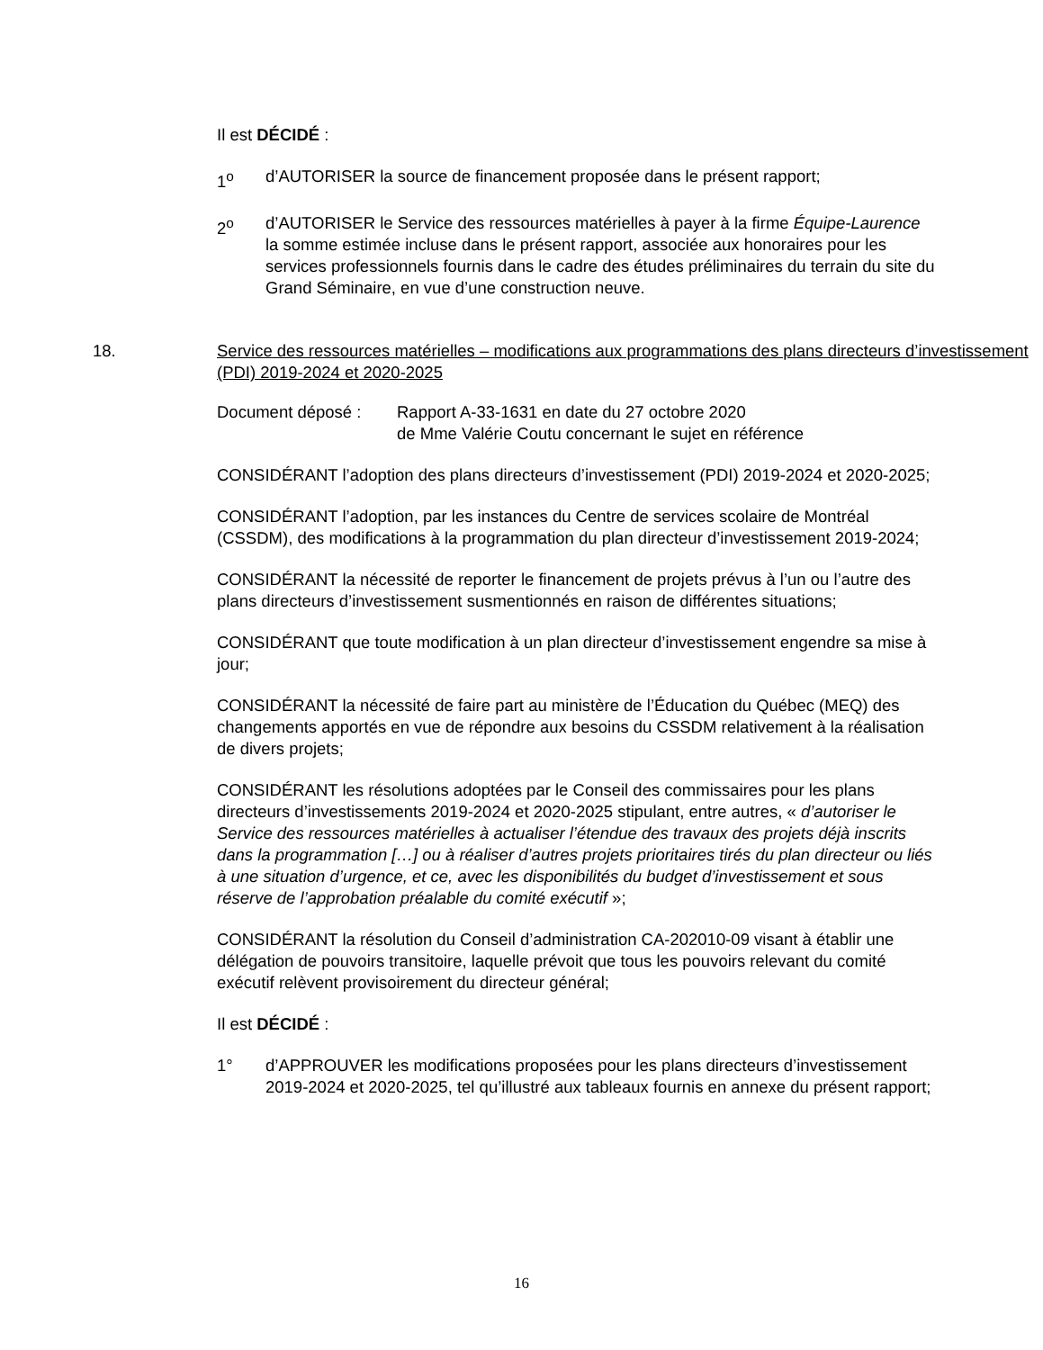Il est DÉCIDÉ :
1<sup>o</sup> d’AUTORISER la source de financement proposée dans le présent rapport;
2<sup>o</sup> d’AUTORISER le Service des ressources matérielles à payer à la firme Équipe-Laurence la somme estimée incluse dans le présent rapport, associée aux honoraires pour les services professionnels fournis dans le cadre des études préliminaires du terrain du site du Grand Séminaire, en vue d’une construction neuve.
18. Service des ressources matérielles – modifications aux programmations des plans directeurs d’investissement (PDI) 2019-2024 et 2020-2025
Document déposé : Rapport A-33-1631 en date du 27 octobre 2020
de Mme Valérie Coutu concernant le sujet en référence
CONSIDÉRANT l’adoption des plans directeurs d’investissement (PDI) 2019-2024 et 2020-2025;
CONSIDÉRANT l’adoption, par les instances du Centre de services scolaire de Montréal (CSSDM), des modifications à la programmation du plan directeur d’investissement 2019-2024;
CONSIDÉRANT la nécessité de reporter le financement de projets prévus à l’un ou l’autre des plans directeurs d’investissement susmentionnés en raison de différentes situations;
CONSIDÉRANT que toute modification à un plan directeur d’investissement engendre sa mise à jour;
CONSIDÉRANT la nécessité de faire part au ministère de l’Éducation du Québec (MEQ) des changements apportés en vue de répondre aux besoins du CSSDM relativement à la réalisation de divers projets;
CONSIDÉRANT les résolutions adoptées par le Conseil des commissaires pour les plans directeurs d’investissements 2019-2024 et 2020-2025 stipulant, entre autres, « d’autoriser le Service des ressources matérielles à actualiser l’étendue des travaux des projets déjà inscrits dans la programmation […] ou à réaliser d’autres projets prioritaires tirés du plan directeur ou liés à une situation d’urgence, et ce, avec les disponibilités du budget d’investissement et sous réserve de l’approbation préalable du comité exécutif »;
CONSIDÉRANT la résolution du Conseil d’administration CA-202010-09 visant à établir une délégation de pouvoirs transitoire, laquelle prévoit que tous les pouvoirs relevant du comité exécutif relèvent provisoirement du directeur général;
Il est DÉCIDÉ :
1° d’APPROUVER les modifications proposées pour les plans directeurs d’investissement 2019-2024 et 2020-2025, tel qu’illustré aux tableaux fournis en annexe du présent rapport;
16